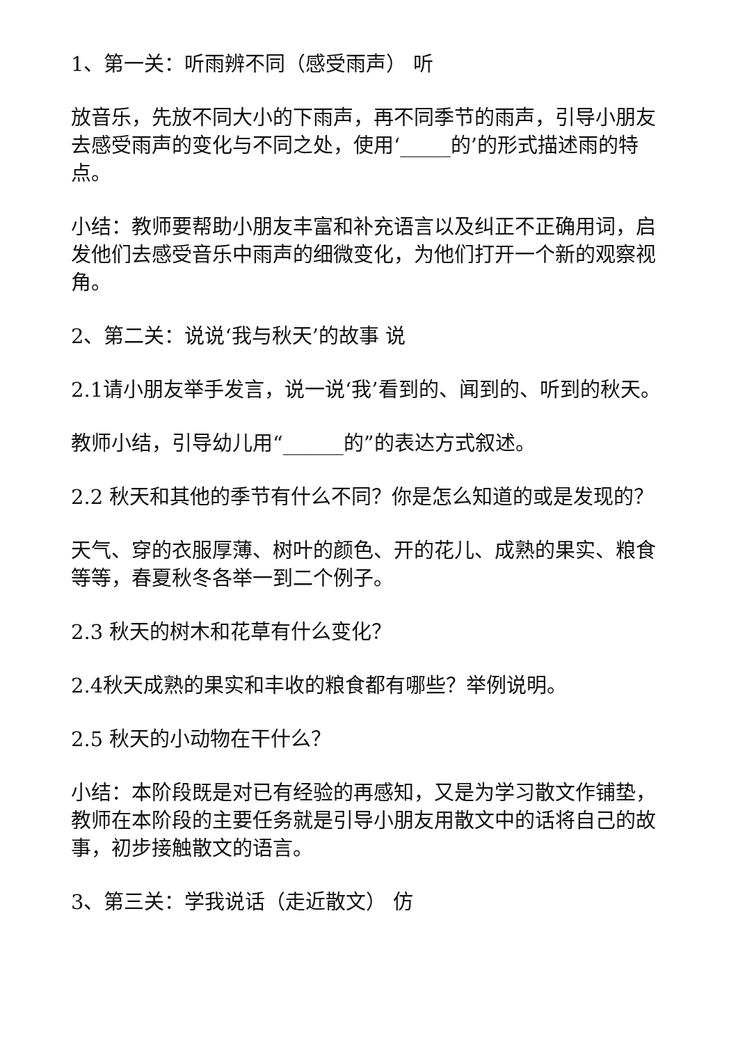1、第一关：听雨辨不同（感受雨声） 听
放音乐，先放不同大小的下雨声，再不同季节的雨声，引导小朋友去感受雨声的变化与不同之处，使用‘_____的’的形式描述雨的特点。
小结：教师要帮助小朋友丰富和补充语言以及纠正不正确用词，启发他们去感受音乐中雨声的细微变化，为他们打开一个新的观察视角。
2、第二关：说说‘我与秋天’的故事 说
2.1请小朋友举手发言，说一说‘我’看到的、闻到的、听到的秋天。
教师小结，引导幼儿用“______的”的表达方式叙述。
2.2 秋天和其他的季节有什么不同？你是怎么知道的或是发现的？
天气、穿的衣服厚薄、树叶的颜色、开的花儿、成熟的果实、粮食等等，春夏秋冬各举一到二个例子。
2.3 秋天的树木和花草有什么变化？
2.4秋天成熟的果实和丰收的粮食都有哪些？举例说明。
2.5 秋天的小动物在干什么？
小结：本阶段既是对已有经验的再感知，又是为学习散文作铺垫，教师在本阶段的主要任务就是引导小朋友用散文中的话将自己的故事，初步接触散文的语言。
3、第三关：学我说话（走近散文） 仿